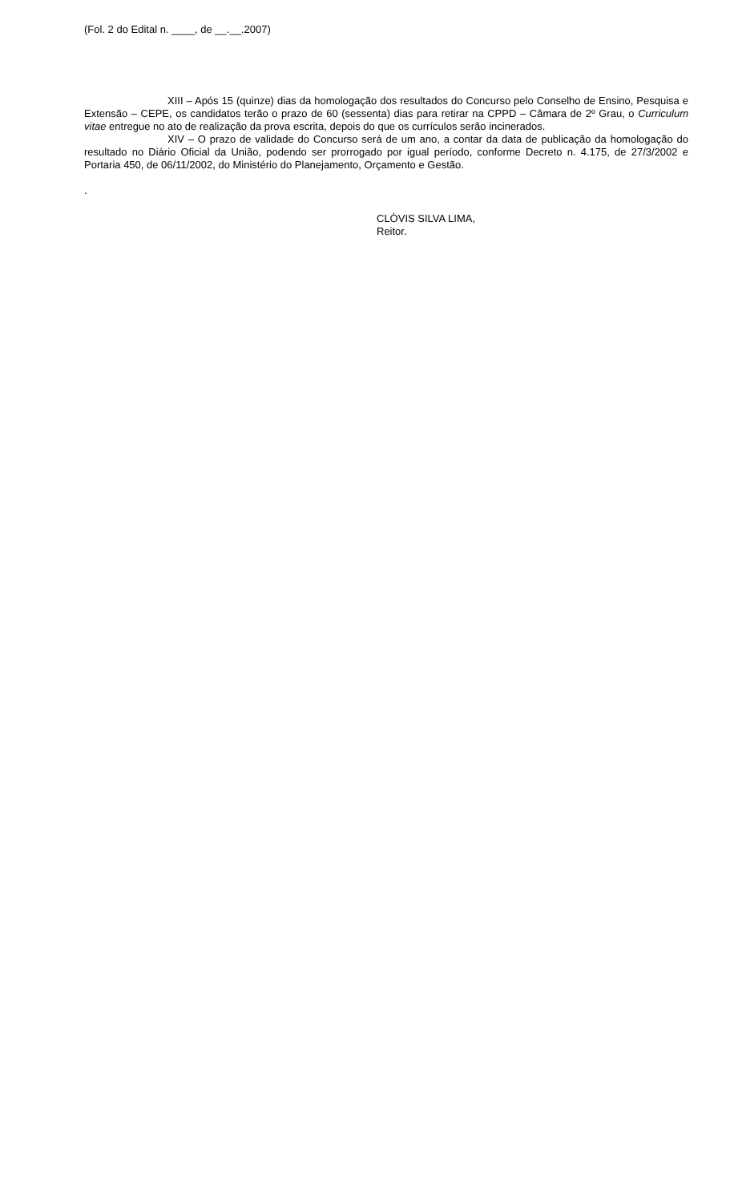(Fol. 2 do Edital n. ____, de __.__.2007)
XIII – Após 15 (quinze) dias da homologação dos resultados do Concurso pelo Conselho de Ensino, Pesquisa e Extensão – CEPE, os candidatos terão o prazo de 60 (sessenta) dias para retirar na CPPD – Câmara de 2º Grau, o Curriculum vitae entregue no ato de realização da prova escrita, depois do que os currículos serão incinerados.
XIV – O prazo de validade do Concurso será de um ano, a contar da data de publicação da homologação do resultado no Diário Oficial da União, podendo ser prorrogado por igual período, conforme Decreto n. 4.175, de 27/3/2002 e Portaria 450, de 06/11/2002, do Ministério do Planejamento, Orçamento e Gestão.
.
CLÒVIS SILVA LIMA,
Reitor.